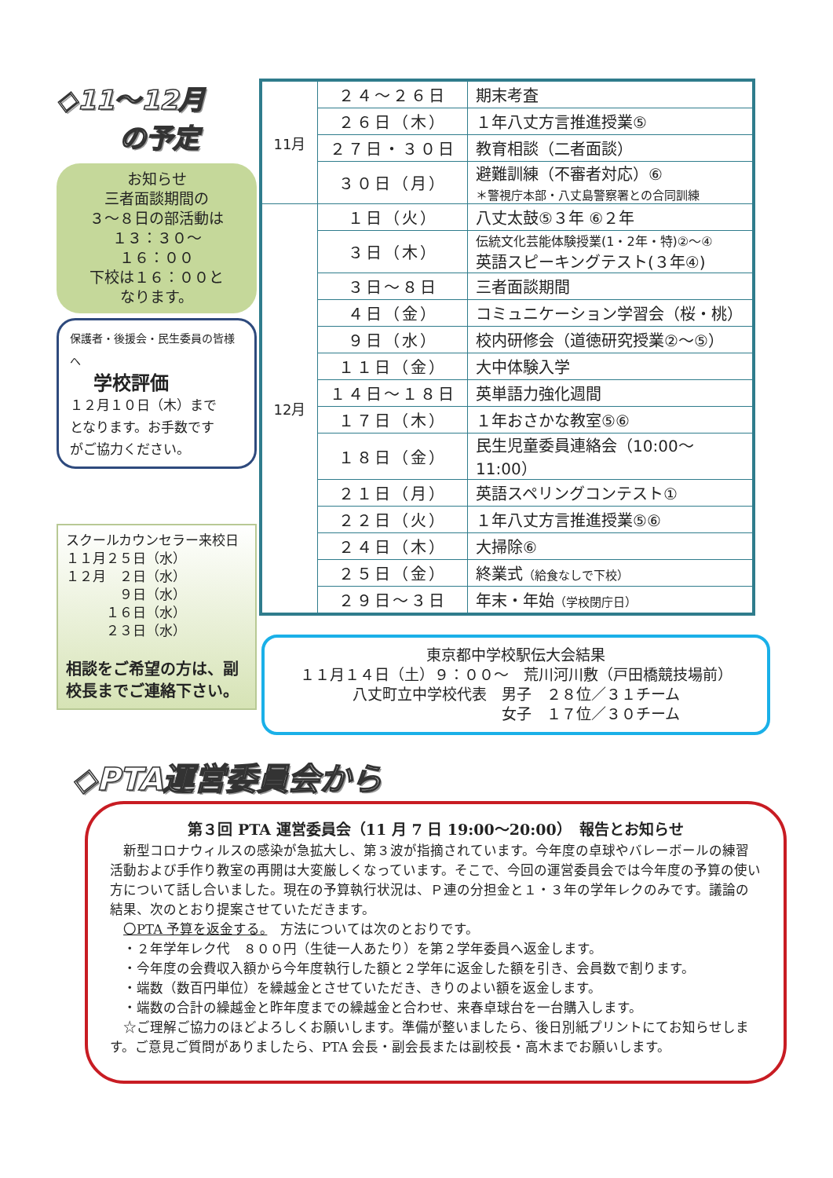◇11～12月
の予定
お知らせ
三者面談期間の
３～８日の部活動は
１３：３０～
１６：００
下校は１６：００と
なります。
保護者・後援会・民生委員の皆様へ
学校評価
１２月１０日（木）まで
となります。お手数です
がご協力ください。
スクールカウンセラー来校日
１１月２５日（水）
１２月　２日（水）
　　　　９日（水）
　　　１６日（水）
　　　２３日（水）
相談をご希望の方は、副校長までご連絡下さい。
| 11月 | ２４～２６日 | 期末考査 |
| | ２６日（木） | １年八丈方言推進授業⑤ |
| | ２７日・３０日 | 教育相談（二者面談） |
| | ３０日（月） | 避難訓練（不審者対応）⑥ ＊警視庁本部・八丈島警察署との合同訓練 |
| 12月 | １日（火） | 八丈太鼓⑤３年 ⑥２年 |
| | ３日（木） | 伝統文化芸能体験授業(1・2年・特)②～④ 英語スピーキングテスト(３年④) |
| | ３日～８日 | 三者面談期間 |
| | ４日（金） | コミュニケーション学習会（桜・桃） |
| | ９日（水） | 校内研修会（道徳研究授業②～⑤） |
| | １１日（金） | 大中体験入学 |
| | １４日～１８日 | 英単語力強化週間 |
| | １７日（木） | １年おさかな教室⑤⑥ |
| | １８日（金） | 民生児童委員連絡会（10:00～11:00） |
| | ２１日（月） | 英語スペリングコンテスト① |
| | ２２日（火） | １年八丈方言推進授業⑤⑥ |
| | ２４日（木） | 大掃除⑥ |
| | ２５日（金） | 終業式 （給食なしで下校） |
| | ２９日～３日 | 年末・年始 （学校閉庁日） |
東京都中学校駅伝大会結果
１１月１４日（土）９：００～　荒川河川敷（戸田橋競技場前）
八丈町立中学校代表　男子　２８位／３１チーム
　　　　　　　　　　女子　１７位／３０チーム
◇PTA運営委員会から
第３回 PTA 運営委員会（11 月 7 日 19:00～20:00）　報告とお知らせ
　新型コロナウィルスの感染が急拡大し、第３波が指摘されています。今年度の卓球やバレーボールの練習活動および手作り教室の再開は大変厳しくなっています。そこで、今回の運営委員会では今年度の予算の使い方について話し合いました。現在の予算執行状況は、Ｐ連の分担金と１・３年の学年レクのみです。議論の結果、次のとおり提案させていただきます。
　〇PTA 予算を返金する。　方法については次のとおりです。
　・２年学年レク代　８００円（生徒一人あたり）を第２学年委員へ返金します。
　・今年度の会費収入額から今年度執行した額と２学年に返金した額を引き、会員数で割ります。
　・端数（数百円単位）を繰越金とさせていただき、きりのよい額を返金します。
　・端数の合計の繰越金と昨年度までの繰越金と合わせ、来春卓球台を一台購入します。
　☆ご理解ご協力のほどよろしくお願いします。準備が整いましたら、後日別紙プリントにてお知らせします。ご意見ご質問がありましたら、PTA 会長・副会長または副校長・高木までお願いします。